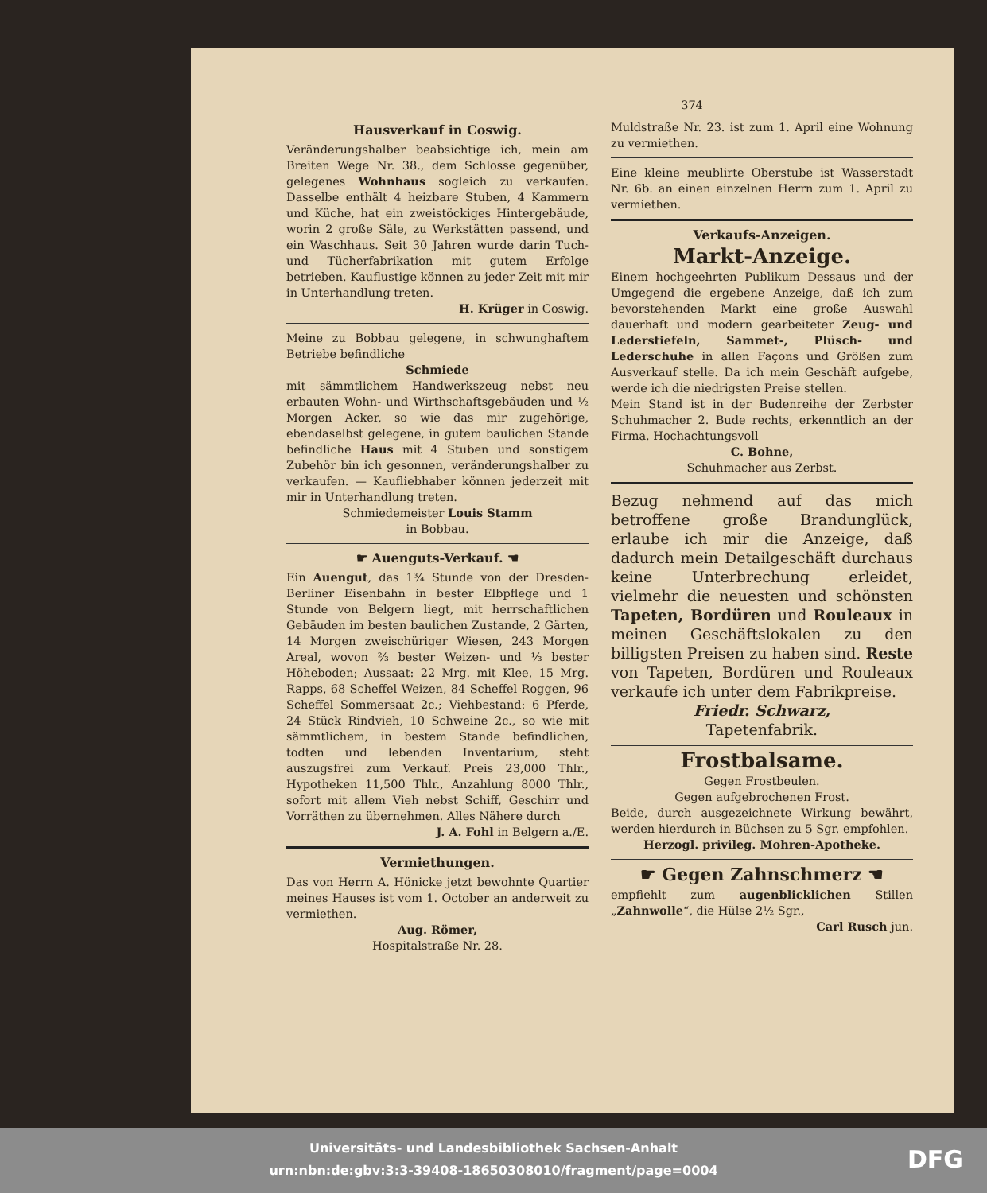374
Hausverkauf in Coswig.
Veränderungshalber beabsichtige ich, mein am Breiten Wege Nr. 38., dem Schlosse gegenüber, gelegenes Wohnhaus sogleich zu verkaufen. Dasselbe enthält 4 heizbare Stuben, 4 Kammern und Küche, hat ein zweistöckiges Hintergebäude, worin 2 große Säle, zu Werkstätten passend, und ein Waschhaus. Seit 30 Jahren wurde darin Tuch- und Tücherfabrikation mit gutem Erfolge betrieben. Kauflustige können zu jeder Zeit mit mir in Unterhandlung treten.
H. Krüger in Coswig.
Meine zu Bobbau gelegene, in schwunghaftem Betriebe befindliche
Schmiede
mit sämmtlichem Handwerkszeug nebst neu erbauten Wohn- und Wirthschaftsgebäuden und ½ Morgen Acker, so wie das mir zugehörige, ebendaselbst gelegene, in gutem baulichen Stande befindliche Haus mit 4 Stuben und sonstigem Zubehör bin ich gesonnen, veränderungshalber zu verkaufen. — Kaufliebhaber können jederzeit mit mir in Unterhandlung treten.
Schmiedemeister Louis Stamm
in Bobbau.
☛ Auenguts-Verkauf. ☚
Ein Auengut, das 1¾ Stunde von der Dresden-Berliner Eisenbahn in bester Elbpflege und 1 Stunde von Belgern liegt, mit herrschaftlichen Gebäuden im besten baulichen Zustande, 2 Gärten, 14 Morgen zweischüriger Wiesen, 243 Morgen Areal, wovon ⅔ bester Weizen- und ⅓ bester Höheboden; Aussaat: 22 Mrg. mit Klee, 15 Mrg. Rapps, 68 Scheffel Weizen, 84 Scheffel Roggen, 96 Scheffel Sommersaat 2c.; Viehbestand: 6 Pferde, 24 Stück Rindvieh, 10 Schweine 2c., so wie mit sämmtlichem, in bestem Stande befindlichen, todten und lebenden Inventarium, steht auszugsfrei zum Verkauf. Preis 23,000 Thlr., Hypotheken 11,500 Thlr., Anzahlung 8000 Thlr., sofort mit allem Vieh nebst Schiff, Geschirr und Vorräthen zu übernehmen. Alles Nähere durch
J. A. Fohl in Belgern a./E.
Vermiethungen.
Das von Herrn A. Hönicke jetzt bewohnte Quartier meines Hauses ist vom 1. October an anderweit zu vermiethen.
Aug. Römer,
Hospitalstraße Nr. 28.
Muldstraße Nr. 23. ist zum 1. April eine Wohnung zu vermiethen.
Eine kleine meublirte Oberstube ist Wasserstadt Nr. 6b. an einen einzelnen Herrn zum 1. April zu vermiethen.
Verkaufs-Anzeigen.
Markt-Anzeige.
Einem hochgeehrten Publikum Dessaus und der Umgegend die ergebene Anzeige, daß ich zum bevorstehenden Markt eine große Auswahl dauerhaft und modern gearbeiteter Zeug- und Lederstiefeln, Sammet-, Plüsch- und Lederschuhe in allen Façons und Größen zum Ausverkauf stelle. Da ich mein Geschäft aufgebe, werde ich die niedrigsten Preise stellen.
Mein Stand ist in der Budenreihe der Zerbster Schuhmacher 2. Bude rechts, erkenntlich an der Firma. Hochachtungsvoll
C. Bohne,
Schuhmacher aus Zerbst.
Bezug nehmend auf das mich betroffene große Brandunglück, erlaube ich mir die Anzeige, daß dadurch mein Detailgeschäft durchaus keine Unterbrechung erleidet, vielmehr die neuesten und schönsten Tapeten, Bordüren und Rouleaux in meinen Geschäftslokalen zu den billigsten Preisen zu haben sind. Reste von Tapeten, Bordüren und Rouleaux verkaufe ich unter dem Fabrikpreise.
Friedr. Schwarz,
Tapetenfabrik.
Frostbalsame.
Gegen Frostbeulen.
Gegen aufgebrochenen Frost.
Beide, durch ausgezeichnete Wirkung bewährt, werden hierdurch in Büchsen zu 5 Sgr. empfohlen.
Herzogl. privileg. Mohren-Apotheke.
☛ Gegen Zahnschmerz ☚
empfiehlt zum augenblicklichen Stillen „Zahnwolle“, die Hülse 2½ Sgr.,
Carl Rusch jun.
Universitäts- und Landesbibliothek Sachsen-Anhalt
urn:nbn:de:gbv:3:3-39408-18650308010/fragment/page=0004
DFG